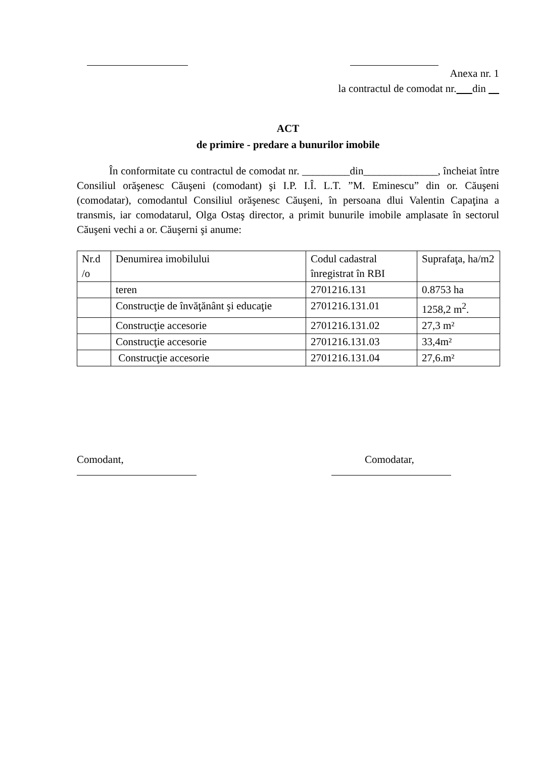Anexa nr. 1
la contractul de comodat nr. din
ACT
de primire - predare a bunurilor imobile
În conformitate cu contractul de comodat nr. _________din______________, încheiat între Consiliul orăşenesc Căuşeni (comodant) şi I.P. I.Î. L.T. ”M. Eminescu” din or. Căuşeni (comodatar), comodantul Consiliul orăşenesc Căuşeni, în persoana dlui Valentin Capaţina a transmis, iar comodatarul, Olga Ostaş director, a primit bunurile imobile amplasate în sectorul Căuşeni vechi a or. Căuşerni şi anume:
| Nr.d /o | Denumirea imobilului | Codul cadastral înregistrat în RBI | Suprafaţa, ha/m2 |
| | teren | 2701216.131 | 0.8753 ha |
| | Construcţie de învăţănânt şi educaţie | 2701216.131.01 | 1258,2 m<sup>2</sup>. |
| | Construcţie accesorie | 2701216.131.02 | 27,3 m² |
| | Construcţie accesorie | 2701216.131.03 | 33,4m² |
| | Construcţie accesorie | 2701216.131.04 | 27,6.m² |
Comodant,
Comodatar,